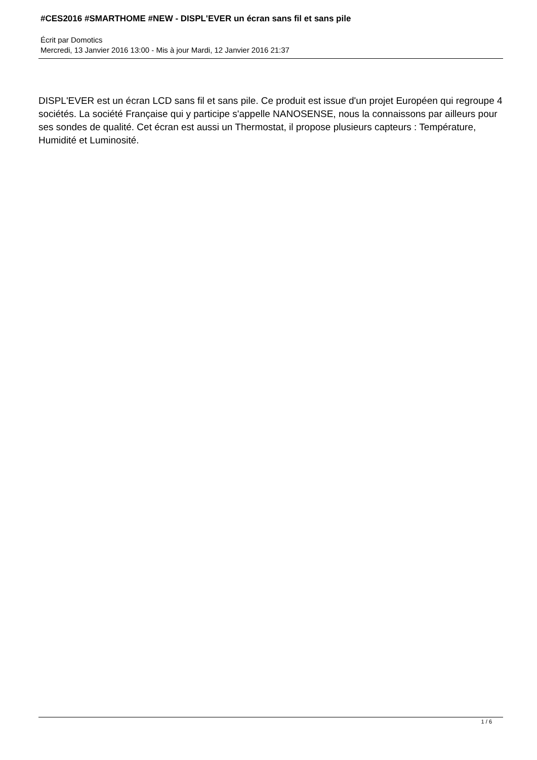#CES2016 #SMARTHOME #NEW - DISPL'EVER un écran sans fil et sans pile
Écrit par Domotics
Mercredi, 13 Janvier 2016 13:00 - Mis à jour Mardi, 12 Janvier 2016 21:37
DISPL'EVER est un écran LCD sans fil et sans pile. Ce produit est issue d'un projet Européen qui regroupe 4 sociétés. La société Française qui y participe s'appelle NANOSENSE, nous la connaissons par ailleurs pour ses sondes de qualité. Cet écran est aussi un Thermostat, il propose plusieurs capteurs : Température, Humidité et Luminosité.
1 / 6